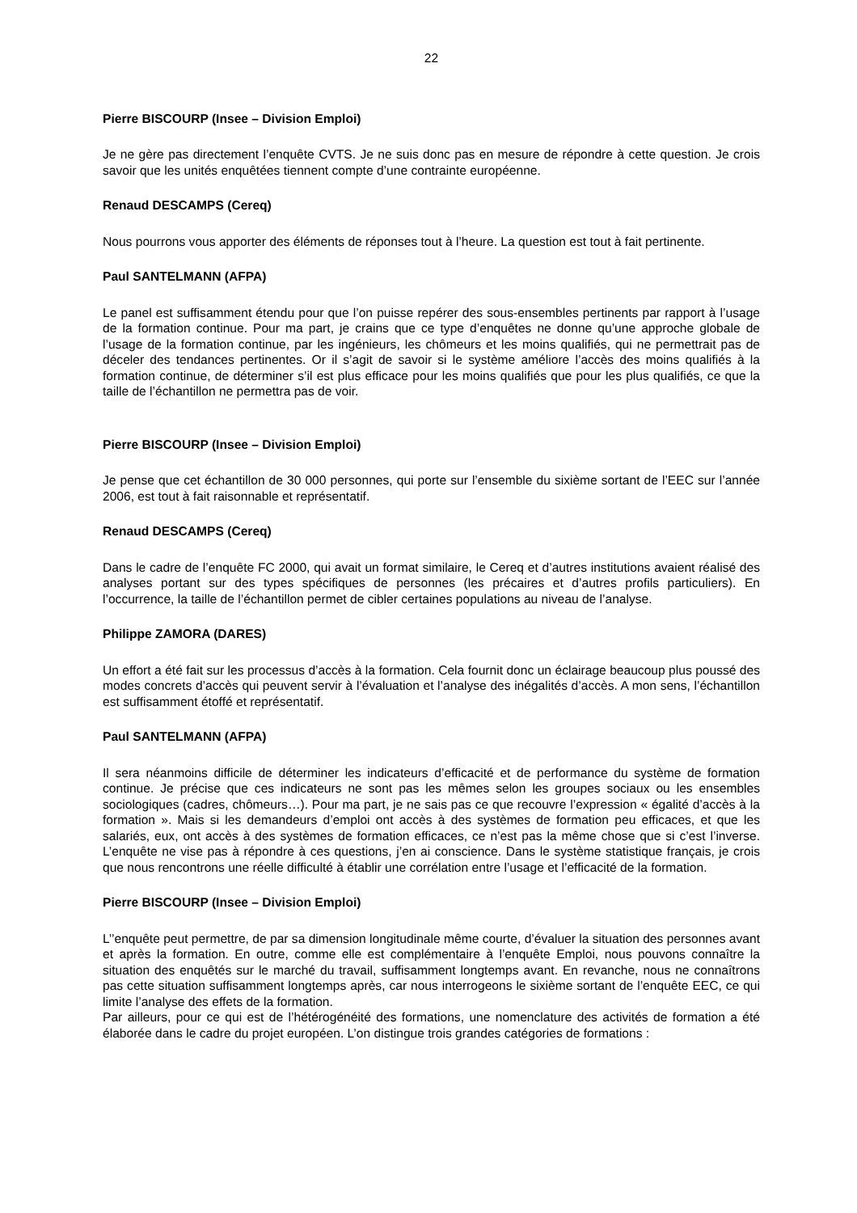22
Pierre BISCOURP (Insee – Division Emploi)
Je ne gère pas directement l’enquête CVTS. Je ne suis donc pas en mesure de répondre à cette question. Je crois savoir que les unités enquêtées tiennent compte d’une contrainte européenne.
Renaud DESCAMPS (Cereq)
Nous pourrons vous apporter des éléments de réponses tout à l’heure. La question est tout à fait pertinente.
Paul SANTELMANN (AFPA)
Le panel est suffisamment étendu pour que l’on puisse repérer des sous-ensembles pertinents par rapport à l’usage de la formation continue. Pour ma part, je crains que ce type d’enquêtes ne donne qu’une approche globale de l’usage de la formation continue, par les ingénieurs, les chômeurs et les moins qualifiés, qui ne permettrait pas de déceler des tendances pertinentes. Or il s’agit de savoir si le système améliore l’accès des moins qualifiés à la formation continue, de déterminer s’il est plus efficace pour les moins qualifiés que pour les plus qualifiés, ce que la taille de l’échantillon ne permettra pas de voir.
Pierre BISCOURP (Insee – Division Emploi)
Je pense que cet échantillon de 30 000 personnes, qui porte sur l’ensemble du sixième sortant de l’EEC sur l’année 2006, est tout à fait raisonnable et représentatif.
Renaud DESCAMPS (Cereq)
Dans le cadre de l’enquête FC 2000, qui avait un format similaire, le Cereq et d’autres institutions avaient réalisé des analyses portant sur des types spécifiques de personnes (les précaires et d’autres profils particuliers). En l’occurrence, la taille de l’échantillon permet de cibler certaines populations au niveau de l’analyse.
Philippe ZAMORA (DARES)
Un effort a été fait sur les processus d’accès à la formation. Cela fournit donc un éclairage beaucoup plus poussé des modes concrets d’accès qui peuvent servir à l’évaluation et l’analyse des inégalités d’accès. A mon sens, l’échantillon est suffisamment étoffé et représentatif.
Paul SANTELMANN (AFPA)
Il sera néanmoins difficile de déterminer les indicateurs d’efficacité et de performance du système de formation continue. Je précise que ces indicateurs ne sont pas les mêmes selon les groupes sociaux ou les ensembles sociologiques (cadres, chômeurs…). Pour ma part, je ne sais pas ce que recouvre l’expression « égalité d’accès à la formation ». Mais si les demandeurs d’emploi ont accès à des systèmes de formation peu efficaces, et que les salariés, eux, ont accès à des systèmes de formation efficaces, ce n’est pas la même chose que si c’est l’inverse. L’enquête ne vise pas à répondre à ces questions, j’en ai conscience. Dans le système statistique français, je crois que nous rencontrons une réelle difficulté à établir une corrélation entre l’usage et l’efficacité de la formation.
Pierre BISCOURP (Insee – Division Emploi)
L’’enquête peut permettre, de par sa dimension longitudinale même courte, d’évaluer la situation des personnes avant et après la formation. En outre, comme elle est complémentaire à l’enquête Emploi, nous pouvons connaître la situation des enquêtés sur le marché du travail, suffisamment longtemps avant. En revanche, nous ne connaîtrons pas cette situation suffisamment longtemps après, car nous interrogeons le sixième sortant de l’enquête EEC, ce qui limite l’analyse des effets de la formation.
Par ailleurs, pour ce qui est de l’hétérogénéité des formations, une nomenclature des activités de formation a été élaborée dans le cadre du projet européen. L’on distingue trois grandes catégories de formations :